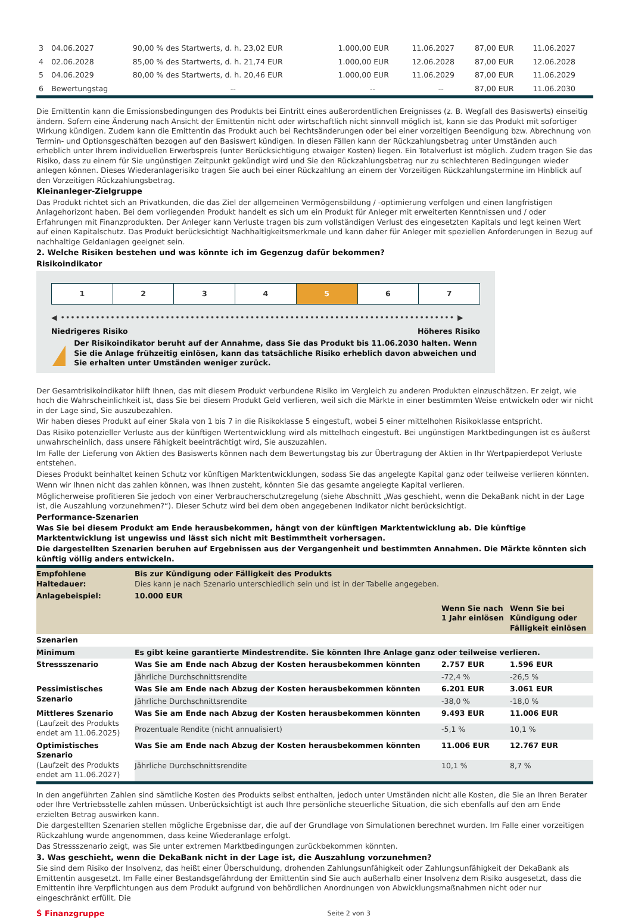| 3 | 04.06.2027 | 90,00 % des Startwerts, d. h. 23,02 EUR | 1.000,00 EUR | 11.06.2027 | 87,00 EUR | 11.06.2027 |
| 4 | 02.06.2028 | 85,00 % des Startwerts, d. h. 21,74 EUR | 1.000,00 EUR | 12.06.2028 | 87,00 EUR | 12.06.2028 |
| 5 | 04.06.2029 | 80,00 % des Startwerts, d. h. 20,46 EUR | 1.000,00 EUR | 11.06.2029 | 87,00 EUR | 11.06.2029 |
| 6 | Bewertungstag | -- | -- | -- | 87,00 EUR | 11.06.2030 |
Die Emittentin kann die Emissionsbedingungen des Produkts bei Eintritt eines außerordentlichen Ereignisses (z. B. Wegfall des Basiswerts) einseitig ändern. Sofern eine Änderung nach Ansicht der Emittentin nicht oder wirtschaftlich nicht sinnvoll möglich ist, kann sie das Produkt mit sofortiger Wirkung kündigen. Zudem kann die Emittentin das Produkt auch bei Rechtsänderungen oder bei einer vorzeitigen Beendigung bzw. Abrechnung von Termin- und Optionsgeschäften bezogen auf den Basiswert kündigen. In diesen Fällen kann der Rückzahlungsbetrag unter Umständen auch erheblich unter Ihrem individuellen Erwerbspreis (unter Berücksichtigung etwaiger Kosten) liegen. Ein Totalverlust ist möglich. Zudem tragen Sie das Risiko, dass zu einem für Sie ungünstigen Zeitpunkt gekündigt wird und Sie den Rückzahlungsbetrag nur zu schlechteren Bedingungen wieder anlegen können. Dieses Wiederanlagerisiko tragen Sie auch bei einer Rückzahlung an einem der Vorzeitigen Rückzahlungstermine im Hinblick auf den Vorzeitigen Rückzahlungsbetrag.
Kleinanleger-Zielgruppe
Das Produkt richtet sich an Privatkunden, die das Ziel der allgemeinen Vermögensbildung / -optimierung verfolgen und einen langfristigen Anlagehorizont haben. Bei dem vorliegenden Produkt handelt es sich um ein Produkt für Anleger mit erweiterten Kenntnissen und / oder Erfahrungen mit Finanzprodukten. Der Anleger kann Verluste tragen bis zum vollständigen Verlust des eingesetzten Kapitals und legt keinen Wert auf einen Kapitalschutz. Das Produkt berücksichtigt Nachhaltigkeitsmerkmale und kann daher für Anleger mit speziellen Anforderungen in Bezug auf nachhaltige Geldanlagen geeignet sein.
2. Welche Risiken bestehen und was könnte ich im Gegenzug dafür bekommen?
Risikoindikator
| 1 | 2 | 3 | 4 | 5 | 6 | 7 |
◀ ••••••••••••••••••••••••••••••••••••••••••••••••••••••••••••••••••••••••••••••• ▶
Niedrigeres Risiko Höheres Risiko
!
Der Risikoindikator beruht auf der Annahme, dass Sie das Produkt bis 11.06.2030 halten. Wenn Sie die Anlage frühzeitig einlösen, kann das tatsächliche Risiko erheblich davon abweichen und Sie erhalten unter Umständen weniger zurück.
Der Gesamtrisikoindikator hilft Ihnen, das mit diesem Produkt verbundene Risiko im Vergleich zu anderen Produkten einzuschätzen. Er zeigt, wie hoch die Wahrscheinlichkeit ist, dass Sie bei diesem Produkt Geld verlieren, weil sich die Märkte in einer bestimmten Weise entwickeln oder wir nicht in der Lage sind, Sie auszubezahlen.
Wir haben dieses Produkt auf einer Skala von 1 bis 7 in die Risikoklasse 5 eingestuft, wobei 5 einer mittelhohen Risikoklasse entspricht.
Das Risiko potenzieller Verluste aus der künftigen Wertentwicklung wird als mittelhoch eingestuft. Bei ungünstigen Marktbedingungen ist es äußerst unwahrscheinlich, dass unsere Fähigkeit beeinträchtigt wird, Sie auszuzahlen.
Im Falle der Lieferung von Aktien des Basiswerts können nach dem Bewertungstag bis zur Übertragung der Aktien in Ihr Wertpapierdepot Verluste entstehen.
Dieses Produkt beinhaltet keinen Schutz vor künftigen Marktentwicklungen, sodass Sie das angelegte Kapital ganz oder teilweise verlieren könnten.
Wenn wir Ihnen nicht das zahlen können, was Ihnen zusteht, könnten Sie das gesamte angelegte Kapital verlieren.
Möglicherweise profitieren Sie jedoch von einer Verbraucherschutzregelung (siehe Abschnitt „Was geschieht, wenn die DekaBank nicht in der Lage ist, die Auszahlung vorzunehmen?“). Dieser Schutz wird bei dem oben angegebenen Indikator nicht berücksichtigt.
Performance-Szenarien
Was Sie bei diesem Produkt am Ende herausbekommen, hängt von der künftigen Marktentwicklung ab. Die künftige Marktentwicklung ist ungewiss und lässt sich nicht mit Bestimmtheit vorhersagen.
Die dargestellten Szenarien beruhen auf Ergebnissen aus der Vergangenheit und bestimmten Annahmen. Die Märkte könnten sich künftig völlig anders entwickeln.
| Empfohlene Haltedauer: | Bis zur Kündigung oder Fälligkeit des Produkts Dies kann je nach Szenario unterschiedlich sein und ist in der Tabelle angegeben. | | |
| Anlagebeispiel: | 10.000 EUR | | |
| | | Wenn Sie nach 1 Jahr einlösen | Wenn Sie bei Kündigung oder Fälligkeit einlösen |
| Szenarien | | | |
| Minimum | Es gibt keine garantierte Mindestrendite. Sie könnten Ihre Anlage ganz oder teilweise verlieren. | | |
| Stressszenario | Was Sie am Ende nach Abzug der Kosten herausbekommen könnten | 2.757 EUR | 1.596 EUR |
| | Jährliche Durchschnittsrendite | -72,4 % | -26,5 % |
| Pessimistisches Szenario | Was Sie am Ende nach Abzug der Kosten herausbekommen könnten | 6.201 EUR | 3.061 EUR |
| | Jährliche Durchschnittsrendite | -38,0 % | -18,0 % |
| Mittleres Szenario (Laufzeit des Produkts endet am 11.06.2025) | Was Sie am Ende nach Abzug der Kosten herausbekommen könnten | 9.493 EUR | 11.006 EUR |
| | Prozentuale Rendite (nicht annualisiert) | -5,1 % | 10,1 % |
| Optimistisches Szenario (Laufzeit des Produkts endet am 11.06.2027) | Was Sie am Ende nach Abzug der Kosten herausbekommen könnten | 11.006 EUR | 12.767 EUR |
| | Jährliche Durchschnittsrendite | 10,1 % | 8,7 % |
In den angeführten Zahlen sind sämtliche Kosten des Produkts selbst enthalten, jedoch unter Umständen nicht alle Kosten, die Sie an Ihren Berater oder Ihre Vertriebsstelle zahlen müssen. Unberücksichtigt ist auch Ihre persönliche steuerliche Situation, die sich ebenfalls auf den am Ende erzielten Betrag auswirken kann.
Die dargestellten Szenarien stellen mögliche Ergebnisse dar, die auf der Grundlage von Simulationen berechnet wurden. Im Falle einer vorzeitigen Rückzahlung wurde angenommen, dass keine Wiederanlage erfolgt.
Das Stressszenario zeigt, was Sie unter extremen Marktbedingungen zurückbekommen könnten.
3. Was geschieht, wenn die DekaBank nicht in der Lage ist, die Auszahlung vorzunehmen?
Sie sind dem Risiko der Insolvenz, das heißt einer Überschuldung, drohenden Zahlungsunfähigkeit oder Zahlungsunfähigkeit der DekaBank als Emittentin ausgesetzt. Im Falle einer Bestandsgefährdung der Emittentin sind Sie auch außerhalb einer Insolvenz dem Risiko ausgesetzt, dass die Emittentin ihre Verpflichtungen aus dem Produkt aufgrund von behördlichen Anordnungen von Abwicklungsmaßnahmen nicht oder nur eingeschränkt erfüllt. Die
Ṡ Finanzgruppe Seite 2 von 3